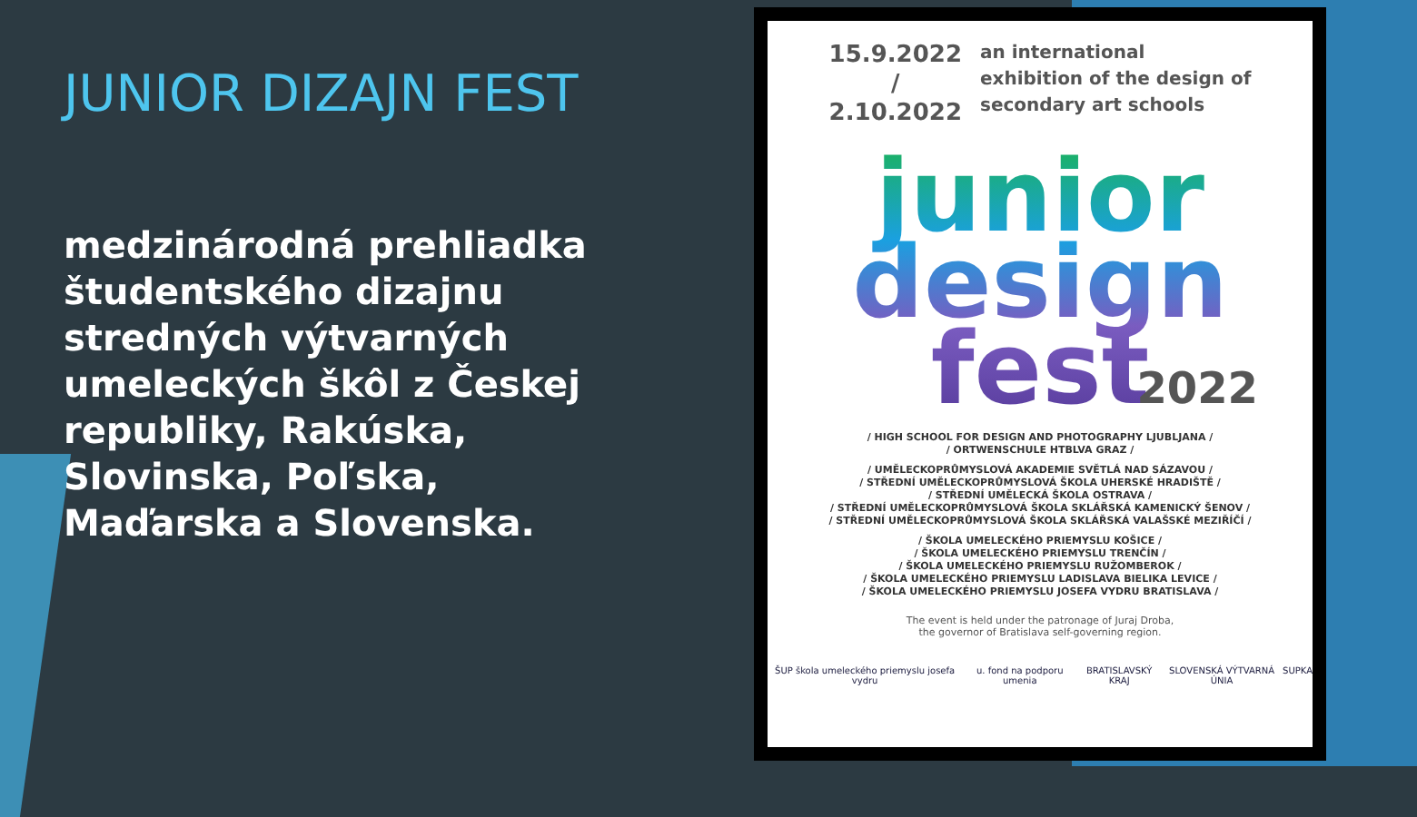JUNIOR DIZAJN FEST
medzinárodná prehliadka študentského dizajnu stredných výtvarných umeleckých škôl z Českej republiky, Rakúska, Slovinska, Poľska, Maďarska a Slovenska.
15.9.2022
/
2.10.2022
an international
exhibition of the design of
secondary art schools
junior
design
fest
2022
/ HIGH SCHOOL FOR DESIGN AND PHOTOGRAPHY LJUBLJANA /
/ ORTWENSCHULE HTBLVA GRAZ /
/ UMĚLECKOPRŮMYSLOVÁ AKADEMIE SVĚTLÁ NAD SÁZAVOU /
/ STŘEDNÍ UMĚLECKOPRŮMYSLOVÁ ŠKOLA UHERSKÉ HRADIŠTĚ /
/ STŘEDNÍ UMĚLECKÁ ŠKOLA OSTRAVA /
/ STŘEDNÍ UMĚLECKOPRŮMYSLOVÁ ŠKOLA SKLÁŘSKÁ KAMENICKÝ ŠENOV /
/ STŘEDNÍ UMĚLECKOPRŮMYSLOVÁ ŠKOLA SKLÁŘSKÁ VALAŠSKÉ MEZIŘÍČÍ /
/ ŠKOLA UMELECKÉHO PRIEMYSLU KOŠICE /
/ ŠKOLA UMELECKÉHO PRIEMYSLU TRENČÍN /
/ ŠKOLA UMELECKÉHO PRIEMYSLU RUŽOMBEROK /
/ ŠKOLA UMELECKÉHO PRIEMYSLU LADISLAVA BIELIKA LEVICE /
/ ŠKOLA UMELECKÉHO PRIEMYSLU JOSEFA VYDRU BRATISLAVA /
The event is held under the patronage of Juraj Droba,
the governor of Bratislava self-governing region.
ŠUP škola umeleckého priemyslu josefa vydru u. fond na podporu umenia BRATISLAVSKÝ KRAJ SLOVENSKÁ VÝTVARNÁ ÚNIA SUPKA